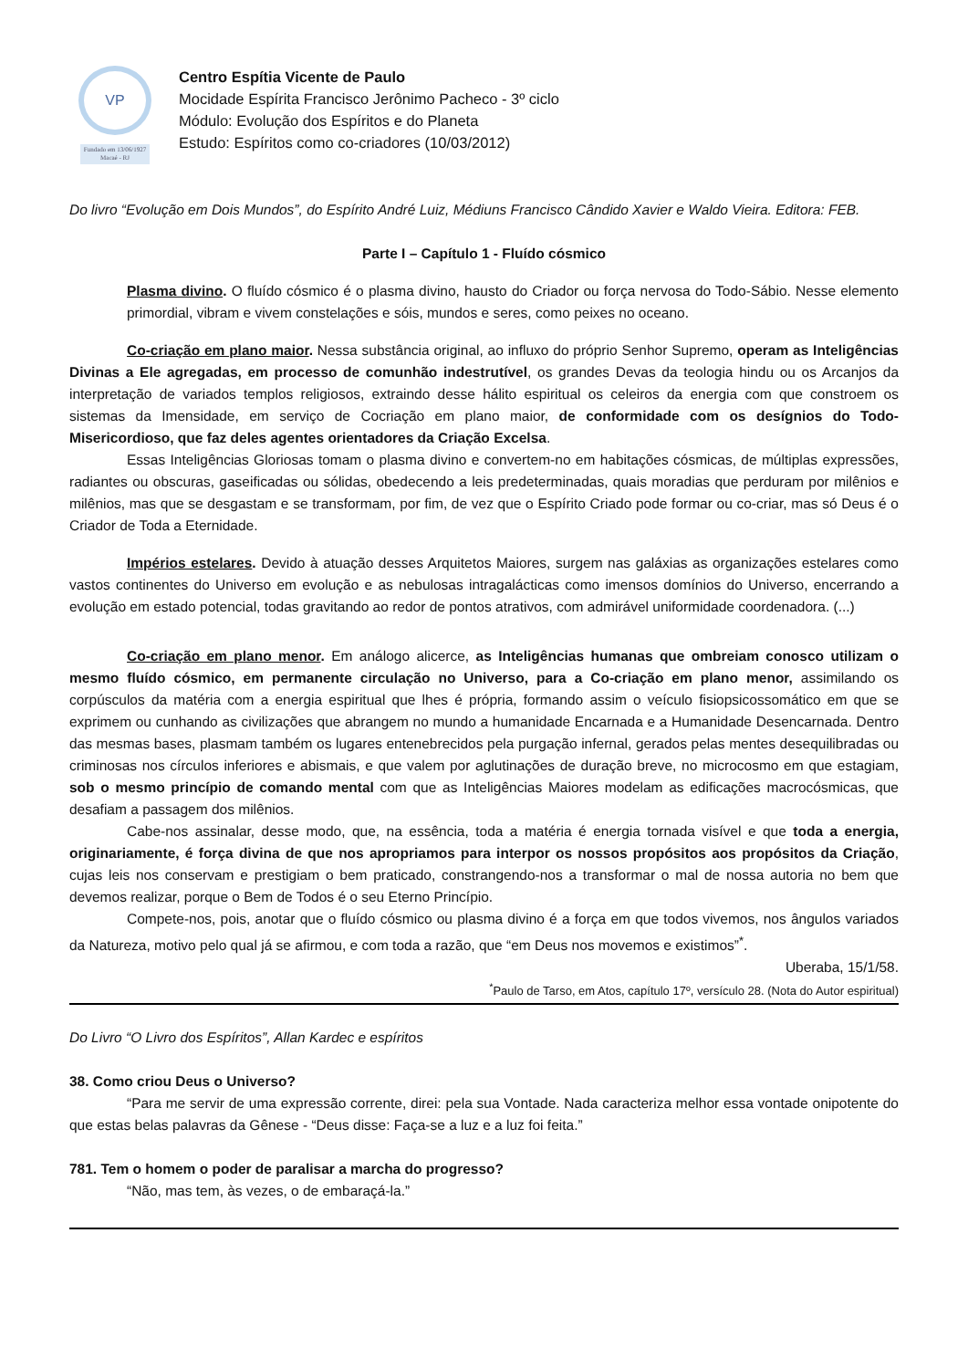VP
Fundado em 13/06/1927
Macaé - RJ
Centro Espítia Vicente de Paulo
Mocidade Espírita Francisco Jerônimo Pacheco - 3º ciclo
Módulo: Evolução dos Espíritos e do Planeta
Estudo: Espíritos como co-criadores (10/03/2012)
Do livro “Evolução em Dois Mundos”, do Espírito André Luiz, Médiuns Francisco Cândido Xavier e Waldo Vieira. Editora: FEB.
Parte I – Capítulo 1 - Fluído cósmico
Plasma divino. O fluído cósmico é o plasma divino, hausto do Criador ou força nervosa do Todo-Sábio. Nesse elemento primordial, vibram e vivem constelações e sóis, mundos e seres, como peixes no oceano.
Co-criação em plano maior. Nessa substância original, ao influxo do próprio Senhor Supremo, operam as Inteligências Divinas a Ele agregadas, em processo de comunhão indestrutível, os grandes Devas da teologia hindu ou os Arcanjos da interpretação de variados templos religiosos, extraindo desse hálito espiritual os celeiros da energia com que constroem os sistemas da Imensidade, em serviço de Cocriação em plano maior, de conformidade com os desígnios do Todo-Misericordioso, que faz deles agentes orientadores da Criação Excelsa.
Essas Inteligências Gloriosas tomam o plasma divino e convertem-no em habitações cósmicas, de múltiplas expressões, radiantes ou obscuras, gaseificadas ou sólidas, obedecendo a leis predeterminadas, quais moradias que perduram por milênios e milênios, mas que se desgastam e se transformam, por fim, de vez que o Espírito Criado pode formar ou co-criar, mas só Deus é o Criador de Toda a Eternidade.
Impérios estelares. Devido à atuação desses Arquitetos Maiores, surgem nas galáxias as organizações estelares como vastos continentes do Universo em evolução e as nebulosas intragalácticas como imensos domínios do Universo, encerrando a evolução em estado potencial, todas gravitando ao redor de pontos atrativos, com admirável uniformidade coordenadora. (...)
Co-criação em plano menor. Em análogo alicerce, as Inteligências humanas que ombreiam conosco utilizam o mesmo fluído cósmico, em permanente circulação no Universo, para a Co-criação em plano menor, assimilando os corpúsculos da matéria com a energia espiritual que lhes é própria, formando assim o veículo fisiopsicossomático em que se exprimem ou cunhando as civilizações que abrangem no mundo a humanidade Encarnada e a Humanidade Desencarnada. Dentro das mesmas bases, plasmam também os lugares entenebrecidos pela purgação infernal, gerados pelas mentes desequilibradas ou criminosas nos círculos inferiores e abismais, e que valem por aglutinações de duração breve, no microcosmo em que estagiam, sob o mesmo princípio de comando mental com que as Inteligências Maiores modelam as edificações macrocósmicas, que desafiam a passagem dos milênios.
Cabe-nos assinalar, desse modo, que, na essência, toda a matéria é energia tornada visível e que toda a energia, originariamente, é força divina de que nos apropriamos para interpor os nossos propósitos aos propósitos da Criação, cujas leis nos conservam e prestigiam o bem praticado, constrangendo-nos a transformar o mal de nossa autoria no bem que devemos realizar, porque o Bem de Todos é o seu Eterno Princípio.
Compete-nos, pois, anotar que o fluído cósmico ou plasma divino é a força em que todos vivemos, nos ângulos variados da Natureza, motivo pelo qual já se afirmou, e com toda a razão, que “em Deus nos movemos e existimos”<sup>*</sup>.
Uberaba, 15/1/58.
<sup>*</sup> Paulo de Tarso, em Atos, capítulo 17º, versículo 28. (Nota do Autor espiritual)
Do Livro “O Livro dos Espíritos”, Allan Kardec e espíritos
38. Como criou Deus o Universo?
“Para me servir de uma expressão corrente, direi: pela sua Vontade. Nada caracteriza melhor essa vontade onipotente do que estas belas palavras da Gênese - “Deus disse: Faça-se a luz e a luz foi feita.”
781. Tem o homem o poder de paralisar a marcha do progresso?
“Não, mas tem, às vezes, o de embaraçá-la.”